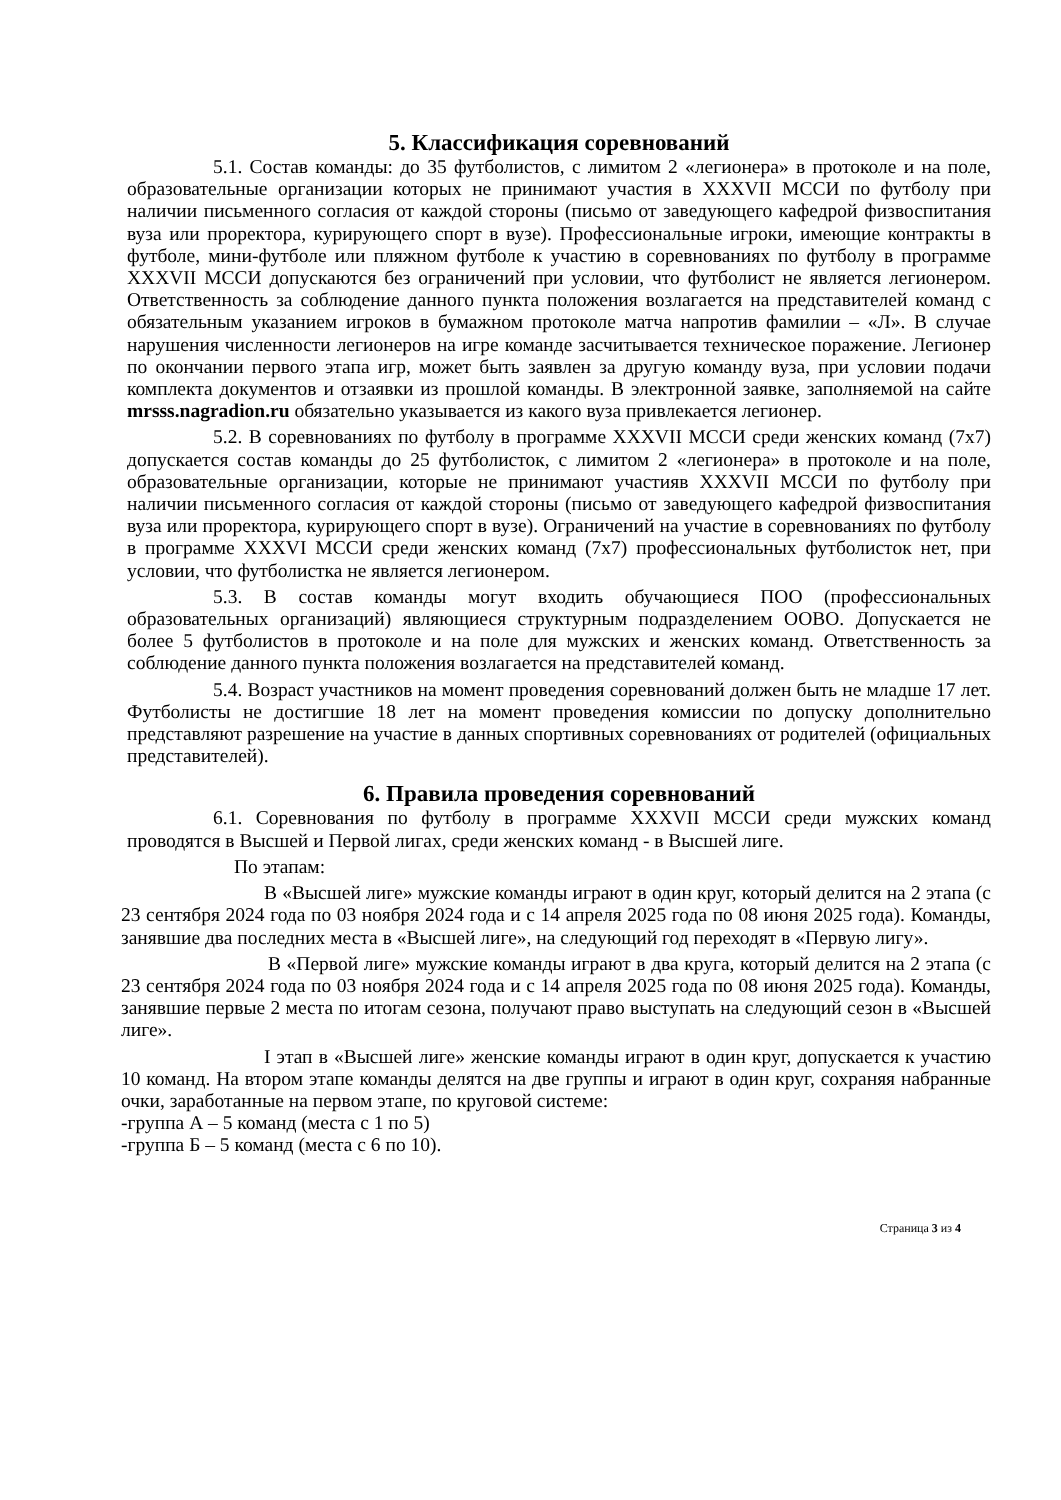5. Классификация соревнований
5.1. Состав команды: до 35 футболистов, с лимитом 2 «легионера» в протоколе и на поле, образовательные организации которых не принимают участия в XXXVII МССИ по футболу при наличии письменного согласия от каждой стороны (письмо от заведующего кафедрой физвоспитания вуза или проректора, курирующего спорт в вузе). Профессиональные игроки, имеющие контракты в футболе, мини-футболе или пляжном футболе к участию в соревнованиях по футболу в программе XXXVII МССИ допускаются без ограничений при условии, что футболист не является легионером. Ответственность за соблюдение данного пункта положения возлагается на представителей команд с обязательным указанием игроков в бумажном протоколе матча напротив фамилии – «Л». В случае нарушения численности легионеров на игре команде засчитывается техническое поражение. Легионер по окончании первого этапа игр, может быть заявлен за другую команду вуза, при условии подачи комплекта документов и отзаявки из прошлой команды. В электронной заявке, заполняемой на сайте mrsss.nagradion.ru обязательно указывается из какого вуза привлекается легионер.
5.2. В соревнованиях по футболу в программе XXXVII МССИ среди женских команд (7х7) допускается состав команды до 25 футболисток, с лимитом 2 «легионера» в протоколе и на поле, образовательные организации, которые не принимают участияв XXXVII МССИ по футболу при наличии письменного согласия от каждой стороны (письмо от заведующего кафедрой физвоспитания вуза или проректора, курирующего спорт в вузе). Ограничений на участие в соревнованиях по футболу в программе XXXVI МССИ среди женских команд (7х7) профессиональных футболисток нет, при условии, что футболистка не является легионером.
5.3. В состав команды могут входить обучающиеся ПОО (профессиональных образовательных организаций) являющиеся структурным подразделением ООВО. Допускается не более 5 футболистов в протоколе и на поле для мужских и женских команд. Ответственность за соблюдение данного пункта положения возлагается на представителей команд.
5.4. Возраст участников на момент проведения соревнований должен быть не младше 17 лет. Футболисты не достигшие 18 лет на момент проведения комиссии по допуску дополнительно представляют разрешение на участие в данных спортивных соревнованиях от родителей (официальных представителей).
6. Правила проведения соревнований
6.1. Соревнования по футболу в программе XXXVII МССИ среди мужских команд проводятся в Высшей и Первой лигах, среди женских команд - в Высшей лиге.
По этапам:
В «Высшей лиге» мужские команды играют в один круг, который делится на 2 этапа (с 23 сентября 2024 года по 03 ноября 2024 года и с 14 апреля 2025 года по 08 июня 2025 года). Команды, занявшие два последних места в «Высшей лиге», на следующий год переходят в «Первую лигу».
В «Первой лиге» мужские команды играют в два круга, который делится на 2 этапа (с 23 сентября 2024 года по 03 ноября 2024 года и с 14 апреля 2025 года по 08 июня 2025 года). Команды, занявшие первые 2 места по итогам сезона, получают право выступать на следующий сезон в «Высшей лиге».
I этап в «Высшей лиге» женские команды играют в один круг, допускается к участию 10 команд. На втором этапе команды делятся на две группы и играют в один круг, сохраняя набранные очки, заработанные на первом этапе, по круговой системе:
-группа А – 5 команд (места с 1 по 5)
-группа Б – 5 команд (места с 6 по 10).
Страница 3 из 4